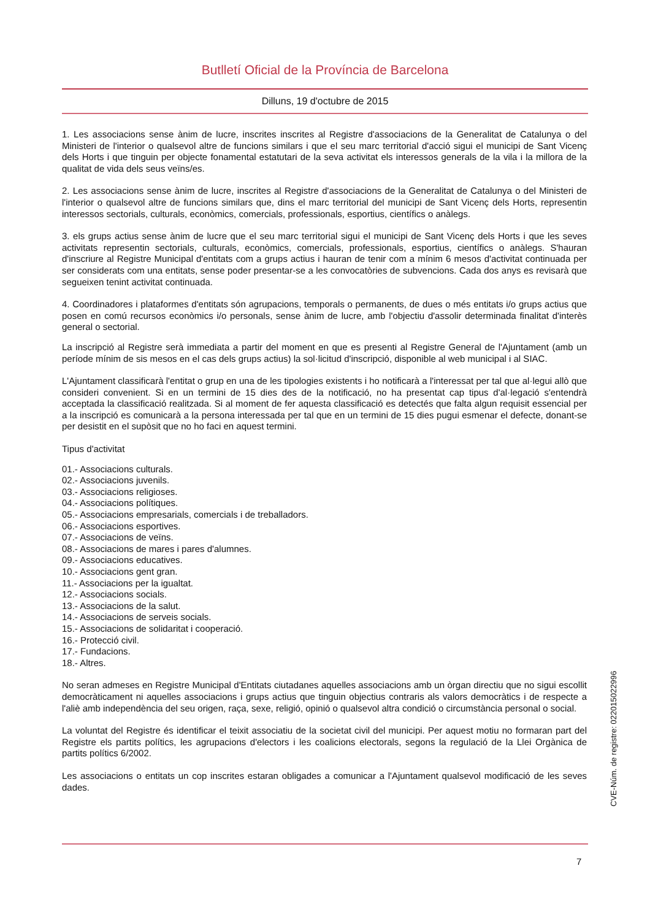Butlletí Oficial de la Província de Barcelona
Dilluns, 19 d'octubre de 2015
1. Les associacions sense ànim de lucre, inscrites inscrites al Registre d'associacions de la Generalitat de Catalunya o del Ministeri de l'interior o qualsevol altre de funcions similars i que el seu marc territorial d'acció sigui el municipi de Sant Vicenç dels Horts i que tinguin per objecte fonamental estatutari de la seva activitat els interessos generals de la vila i la millora de la qualitat de vida dels seus veïns/es.
2. Les associacions sense ànim de lucre, inscrites al Registre d'associacions de la Generalitat de Catalunya o del Ministeri de l'interior o qualsevol altre de funcions similars que, dins el marc territorial del municipi de Sant Vicenç dels Horts, representin interessos sectorials, culturals, econòmics, comercials, professionals, esportius, científics o anàlegs.
3. els grups actius sense ànim de lucre que el seu marc territorial sigui el municipi de Sant Vicenç dels Horts i que les seves activitats representin sectorials, culturals, econòmics, comercials, professionals, esportius, científics o anàlegs. S'hauran d'inscriure al Registre Municipal d'entitats com a grups actius i hauran de tenir com a mínim 6 mesos d'activitat continuada per ser considerats com una entitats, sense poder presentar-se a les convocatòries de subvencions. Cada dos anys es revisarà que segueixen tenint activitat continuada.
4. Coordinadores i plataformes d'entitats són agrupacions, temporals o permanents, de dues o més entitats i/o grups actius que posen en comú recursos econòmics i/o personals, sense ànim de lucre, amb l'objectiu d'assolir determinada finalitat d'interès general o sectorial.
La inscripció al Registre serà immediata a partir del moment en que es presenti al Registre General de l'Ajuntament (amb un període mínim de sis mesos en el cas dels grups actius) la sol·licitud d'inscripció, disponible al web municipal i al SIAC.
L'Ajuntament classificarà l'entitat o grup en una de les tipologies existents i ho notificarà a l'interessat per tal que al·legui allò que consideri convenient. Si en un termini de 15 dies des de la notificació, no ha presentat cap tipus d'al·legació s'entendrà acceptada la classificació realitzada. Si al moment de fer aquesta classificació es detectés que falta algun requisit essencial per a la inscripció es comunicarà a la persona interessada per tal que en un termini de 15 dies pugui esmenar el defecte, donant-se per desistit en el supòsit que no ho faci en aquest termini.
Tipus d'activitat
01.- Associacions culturals.
02.- Associacions juvenils.
03.- Associacions religioses.
04.- Associacions polítiques.
05.- Associacions empresarials, comercials i de treballadors.
06.- Associacions esportives.
07.- Associacions de veïns.
08.- Associacions de mares i pares d'alumnes.
09.- Associacions educatives.
10.- Associacions gent gran.
11.- Associacions per la igualtat.
12.- Associacions socials.
13.- Associacions de la salut.
14.- Associacions de serveis socials.
15.- Associacions de solidaritat i cooperació.
16.- Protecció civil.
17.- Fundacions.
18.- Altres.
No seran admeses en Registre Municipal d'Entitats ciutadanes aquelles associacions amb un òrgan directiu que no sigui escollit democràticament ni aquelles associacions i grups actius que tinguin objectius contraris als valors democràtics i de respecte a l'aliè amb independència del seu origen, raça, sexe, religió, opinió o qualsevol altra condició o circumstància personal o social.
La voluntat del Registre és identificar el teixit associatiu de la societat civil del municipi. Per aquest motiu no formaran part del Registre els partits polítics, les agrupacions d'electors i les coalicions electorals, segons la regulació de la Llei Orgànica de partits polítics 6/2002.
Les associacions o entitats un cop inscrites estaran obligades a comunicar a l'Ajuntament qualsevol modificació de les seves dades.
7
CVE-Núm. de registre: 022015022996